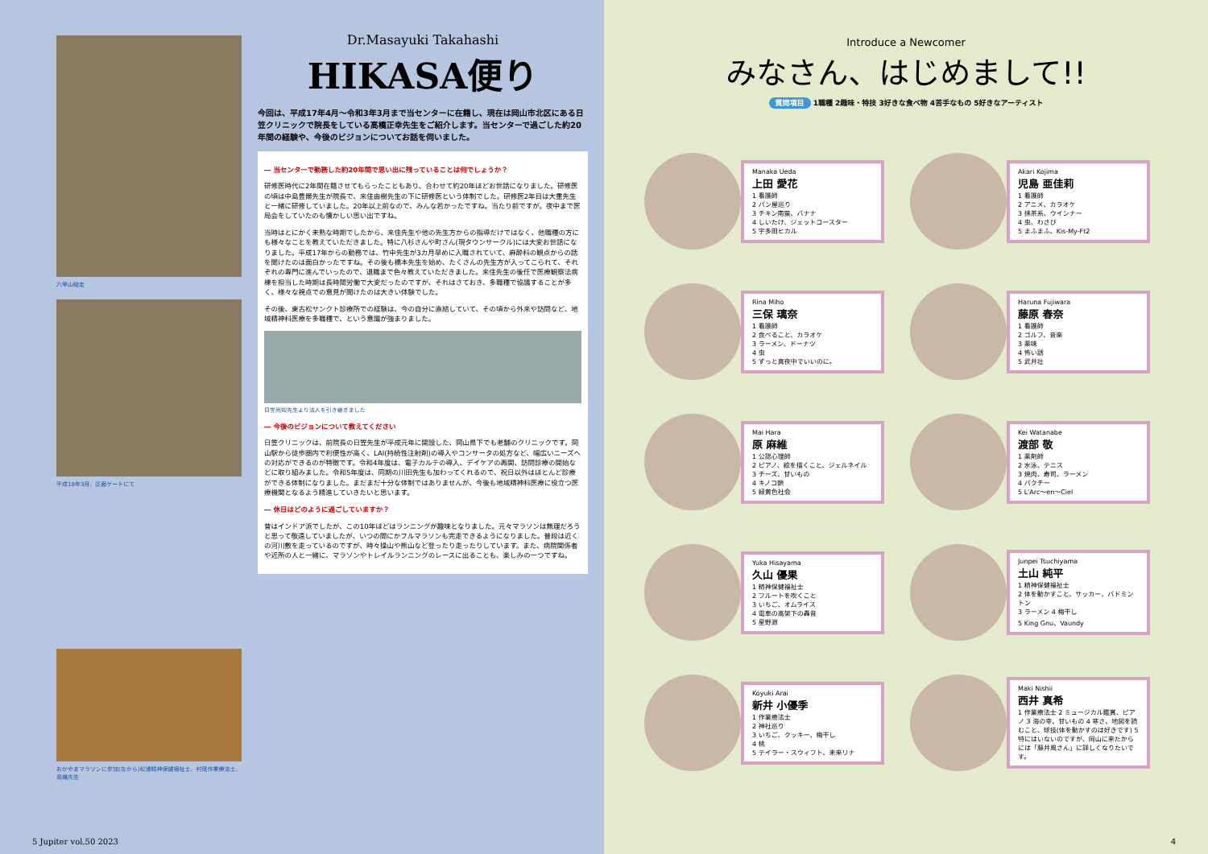六甲山縦走
平成18年3月、正面ゲートにて
おかやまマラソンに参加(左から)松浦精神保健福祉士、村尾作業療法士、高橋先生
Dr.Masayuki Takahashi
HIKASA便り
今回は、平成17年4月～令和3年3月まで当センターに在籍し、現在は岡山市北区にある日笠クリニックで院長をしている高橋正幸先生をご紹介します。当センターで過ごした約20年間の経験や、今後のビジョンについてお話を伺いました。
― 当センターで勤務した約20年間で思い出に残っていることは何でしょうか？
研修医時代に2年間在籍させてもらったこともあり、合わせて約20年ほどお世話になりました。研修医の頃は中島豊爾先生が院長で、来住由樹先生の下に研修医という体制でした。研修医2年目は大重先生と一緒に研修していました。20年以上前なので、みんな若かったですね。当たり前ですが。夜中まで医局会をしていたのも懐かしい思い出ですね。
当時はとにかく未熟な時期でしたから、来住先生や他の先生方からの指導だけではなく、他職種の方にも様々なことを教えていただきました。特に八杉さんや町さん(現タウンサークル)には大変お世話になりました。平成17年からの勤務では、竹中先生が3カ月早めに入職されていて、麻酔科の観点からの話を聞けたのは面白かったですね。その後も橋本先生を始め、たくさんの先生方が入ってこられて、それぞれの専門に進んでいったので、退職まで色々教えていただきました。来住先生の後任で医療観察法病棟を担当した時期は長時間労働で大変だったのですが、それはさておき、多職種で協議することが多く、様々な視点での意見が聞けたのは大きい体験でした。
その後、東古松サンクト診療所での経験は、今の自分に直結していて、その頃から外来や訪問など、地域精神科医療を多職種で、という意識が強まりました。
日笠尚知先生より法人を引き継ぎました
― 今後のビジョンについて教えてください
日笠クリニックは、前院長の日笠先生が平成元年に開設した、岡山県下でも老舗のクリニックです。岡山駅から徒歩圏内で利便性が高く、LAI(持続性注射剤)の導入やコンサータの処方など、幅広いニーズへの対応ができるのが特徴です。令和4年度は、電子カルテの導入、デイケアの再開、訪問診療の開始などに取り組みました。令和5年度は、同期の川田先生も加わってくれるので、祝日以外はほとんど診療ができる体制になりました。まだまだ十分な体制ではありませんが、今後も地域精神科医療に役立つ医療機関となるよう精進していきたいと思います。
― 休日はどのように過ごしていますか？
昔はインドア派でしたが、この10年ほどはランニングが趣味となりました。元々マラソンは無理だろうと思って敬遠していましたが、いつの間にかフルマラソンも完走できるようになりました。普段は近くの河川敷を走っているのですが、時々操山や熊山など登ったり走ったりしています。また、病院関係者や近所の人と一緒に、マラソンやトレイルランニングのレースに出ることも、楽しみの一つですね。
5 Jupiter vol.50 2023
Introduce a Newcomer
みなさん、はじめまして!!
質問項目 1職種 2趣味・特技 3好きな食べ物 4苦手なもの 5好きなアーティスト
Manaka Ueda
上田 愛花
1 看護師
2 パン屋巡り
3 チキン南蛮、バナナ
4 しいたけ、ジェットコースター
5 宇多田ヒカル
Akari Kojima
児島 亜佳莉
1 看護師
2 アニメ、カラオケ
3 抹茶系、ウインナー
4 虫、わさび
5 まふまふ、Kis-My-Ft2
Rina Miho
三保 璃奈
1 看護師
2 食べること、カラオケ
3 ラーメン、ドーナツ
4 虫
5 ずっと真夜中でいいのに。
Haruna Fujiwara
藤原 春奈
1 看護師
2 ゴルフ、音楽
3 薬味
4 怖い話
5 武井壮
Mai Hara
原 麻維
1 公認心理師
2 ピアノ、絵を描くこと、ジェルネイル
3 チーズ、甘いもの
4 キノコ類
5 緑黄色社会
Kei Watanabe
渡部 敬
1 薬剤師
2 水泳、テニス
3 焼肉、寿司、ラーメン
4 パクチー
5 L'Arc～en～Ciel
Yuka Hisayama
久山 優果
1 精神保健福祉士
2 フルートを吹くこと
3 いちご、オムライス
4 電車の高架下の轟音
5 星野源
Junpei Tsuchiyama
土山 純平
1 精神保健福祉士
2 体を動かすこと、サッカー、バドミントン
3 ラーメン 4 梅干し
5 King Gnu、Vaundy
Koyuki Arai
新井 小優季
1 作業療法士
2 神社巡り
3 いちご、クッキー、梅干し
4 桃
5 テイラー・スウィフト、未来リナ
Maki Nishii
西井 真希
1 作業療法士 2 ミュージカル鑑賞、ピアノ 3 海の幸、甘いもの 4 寒さ、地図を読むこと、球技(体を動かすのは好きです) 5 特にはいないのですが、岡山に来たからには「藤井風さん」に詳しくなりたいです。
4